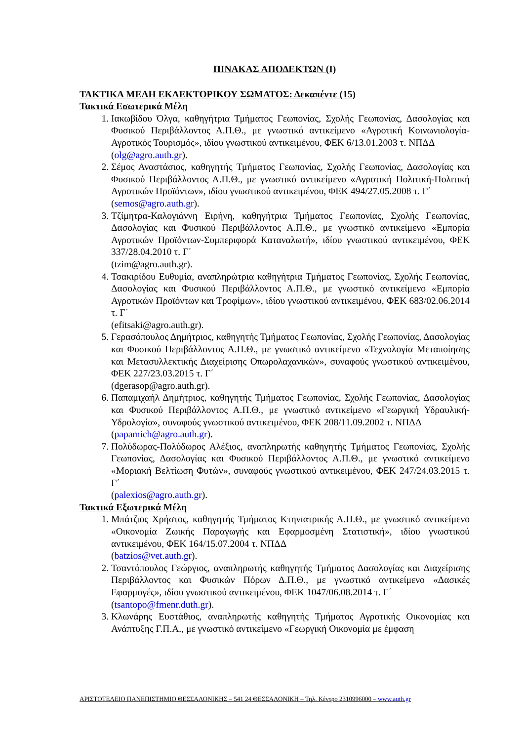ΠΙΝΑΚΑΣ ΑΠΟΔΕΚΤΩΝ (Ι)
ΤΑΚΤΙΚΑ ΜΕΛΗ ΕΚΛΕΚΤΟΡΙΚΟΥ ΣΩΜΑΤΟΣ: Δεκαπέντε (15)
Τακτικά Εσωτερικά Μέλη
1. Ιακωβίδου Όλγα, καθηγήτρια Τμήματος Γεωπονίας, Σχολής Γεωπονίας, Δασολογίας και Φυσικού Περιβάλλοντος Α.Π.Θ., με γνωστικό αντικείμενο «Αγροτική Κοινωνιολογία-Αγροτικός Τουρισμός», ιδίου γνωστικού αντικειμένου, ΦΕΚ 6/13.01.2003 τ. ΝΠΔΔ
(olg@agro.auth.gr).
2. Σέμος Αναστάσιος, καθηγητής Τμήματος Γεωπονίας, Σχολής Γεωπονίας, Δασολογίας και Φυσικού Περιβάλλοντος Α.Π.Θ., με γνωστικό αντικείμενο «Αγροτική Πολιτική-Πολιτική Αγροτικών Προϊόντων», ιδίου γνωστικού αντικειμένου, ΦΕΚ 494/27.05.2008 τ. Γ΄
(semos@agro.auth.gr).
3. Τζίμητρα-Καλογιάννη Ειρήνη, καθηγήτρια Τμήματος Γεωπονίας, Σχολής Γεωπονίας, Δασολογίας και Φυσικού Περιβάλλοντος Α.Π.Θ., με γνωστικό αντικείμενο «Εμπορία Αγροτικών Προϊόντων-Συμπεριφορά Καταναλωτή», ιδίου γνωστικού αντικειμένου, ΦΕΚ 337/28.04.2010 τ. Γ΄
(tzim@agro.auth.gr).
4. Τσακιρίδου Ευθυμία, αναπληρώτρια καθηγήτρια Τμήματος Γεωπονίας, Σχολής Γεωπονίας, Δασολογίας και Φυσικού Περιβάλλοντος Α.Π.Θ., με γνωστικό αντικείμενο «Εμπορία Αγροτικών Προϊόντων και Τροφίμων», ιδίου γνωστικού αντικειμένου, ΦΕΚ 683/02.06.2014 τ. Γ΄
(efitsaki@agro.auth.gr).
5. Γερασόπουλος Δημήτριος, καθηγητής Τμήματος Γεωπονίας, Σχολής Γεωπονίας, Δασολογίας και Φυσικού Περιβάλλοντος Α.Π.Θ., με γνωστικό αντικείμενο «Τεχνολογία Μεταποίησης και Μετασυλλεκτικής Διαχείρισης Οπωρολαχανικών», συναφούς γνωστικού αντικειμένου, ΦΕΚ 227/23.03.2015 τ. Γ΄
(dgerasop@agro.auth.gr).
6. Παπαμιχαήλ Δημήτριος, καθηγητής Τμήματος Γεωπονίας, Σχολής Γεωπονίας, Δασολογίας και Φυσικού Περιβάλλοντος Α.Π.Θ., με γνωστικό αντικείμενο «Γεωργική Υδραυλική-Υδρολογία», συναφούς γνωστικού αντικειμένου, ΦΕΚ 208/11.09.2002 τ. ΝΠΔΔ
(papamich@agro.auth.gr).
7. Πολύδωρας-Πολύδωρος Αλέξιος, αναπληρωτής καθηγητής Τμήματος Γεωπονίας, Σχολής Γεωπονίας, Δασολογίας και Φυσικού Περιβάλλοντος Α.Π.Θ., με γνωστικό αντικείμενο «Μοριακή Βελτίωση Φυτών», συναφούς γνωστικού αντικειμένου, ΦΕΚ 247/24.03.2015 τ. Γ΄
(palexios@agro.auth.gr).
Τακτικά Εξωτερικά Μέλη
1. Μπάτζιος Χρήστος, καθηγητής Τμήματος Κτηνιατρικής Α.Π.Θ., με γνωστικό αντικείμενο «Οικονομία Ζωικής Παραγωγής και Εφαρμοσμένη Στατιστική», ιδίου γνωστικού αντικειμένου, ΦΕΚ 164/15.07.2004 τ. ΝΠΔΔ
(batzios@vet.auth.gr).
2. Τσαντόπουλος Γεώργιος, αναπληρωτής καθηγητής Τμήματος Δασολογίας και Διαχείρισης Περιβάλλοντος και Φυσικών Πόρων Δ.Π.Θ., με γνωστικό αντικείμενο «Δασικές Εφαρμογές», ιδίου γνωστικού αντικειμένου, ΦΕΚ 1047/06.08.2014 τ. Γ΄
(tsantopo@fmenr.duth.gr).
3. Κλωνάρης Ευστάθιος, αναπληρωτής καθηγητής Τμήματος Αγροτικής Οικονομίας και Ανάπτυξης Γ.Π.Α., με γνωστικό αντικείμενο «Γεωργική Οικονομία με έμφαση
ΑΡΙΣΤΟΤΕΛΕΙΟ ΠΑΝΕΠΙΣΤΗΜΙΟ ΘΕΣΣΑΛΟΝΙΚΗΣ – 541 24 ΘΕΣΣΑΛΟΝΙΚΗ – Τηλ. Κέντρο 2310996000 – www.auth.gr